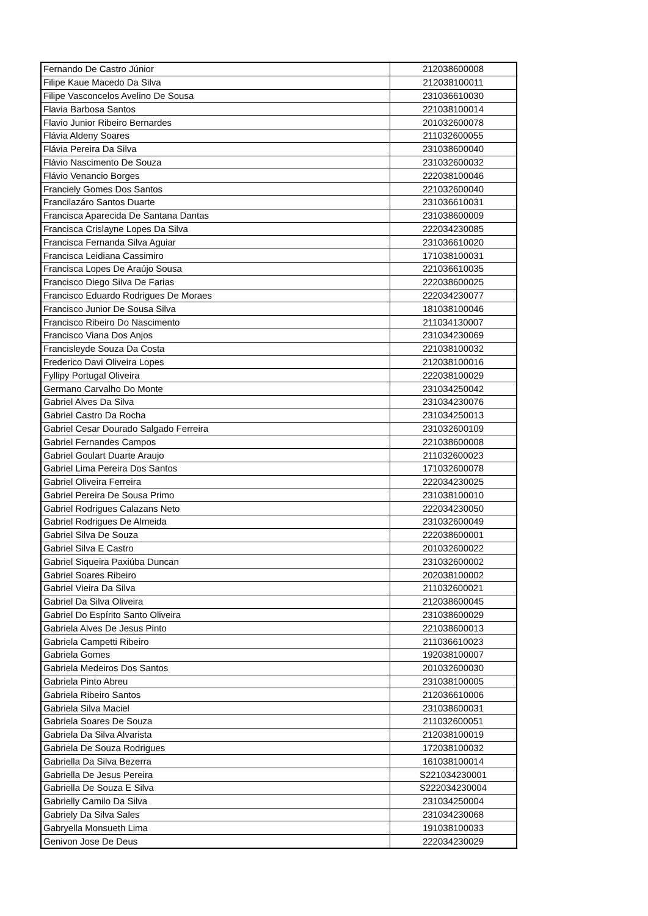| Fernando De Castro Júnior | 212038600008 |
| Filipe Kaue Macedo Da Silva | 212038100011 |
| Filipe Vasconcelos Avelino De Sousa | 231036610030 |
| Flavia Barbosa Santos | 221038100014 |
| Flavio Junior Ribeiro Bernardes | 201032600078 |
| Flávia Aldeny Soares | 211032600055 |
| Flávia Pereira Da Silva | 231038600040 |
| Flávio Nascimento De Souza | 231032600032 |
| Flávio Venancio Borges | 222038100046 |
| Franciely Gomes Dos Santos | 221032600040 |
| Francilazáro Santos Duarte | 231036610031 |
| Francisca Aparecida De Santana Dantas | 231038600009 |
| Francisca Crislayne Lopes Da Silva | 222034230085 |
| Francisca Fernanda Silva Aguiar | 231036610020 |
| Francisca Leidiana Cassimiro | 171038100031 |
| Francisca Lopes De Araújo Sousa | 221036610035 |
| Francisco Diego Silva De Farias | 222038600025 |
| Francisco Eduardo Rodrigues De Moraes | 222034230077 |
| Francisco Junior De Sousa Silva | 181038100046 |
| Francisco Ribeiro Do Nascimento | 211034130007 |
| Francisco Viana Dos Anjos | 231034230069 |
| Francisleyde Souza Da Costa | 221038100032 |
| Frederico Davi Oliveira Lopes | 212038100016 |
| Fyllipy Portugal Oliveira | 222038100029 |
| Germano Carvalho Do Monte | 231034250042 |
| Gabriel Alves Da Silva | 231034230076 |
| Gabriel Castro Da Rocha | 231034250013 |
| Gabriel Cesar Dourado Salgado Ferreira | 231032600109 |
| Gabriel Fernandes Campos | 221038600008 |
| Gabriel Goulart Duarte Araujo | 211032600023 |
| Gabriel Lima Pereira Dos Santos | 171032600078 |
| Gabriel Oliveira Ferreira | 222034230025 |
| Gabriel Pereira De Sousa Primo | 231038100010 |
| Gabriel Rodrigues Calazans Neto | 222034230050 |
| Gabriel Rodrigues De Almeida | 231032600049 |
| Gabriel Silva De Souza | 222038600001 |
| Gabriel Silva E Castro | 201032600022 |
| Gabriel Siqueira Paxiúba Duncan | 231032600002 |
| Gabriel Soares Ribeiro | 202038100002 |
| Gabriel Vieira Da Silva | 211032600021 |
| Gabriel Da Silva Oliveira | 212038600045 |
| Gabriel Do Espírito Santo Oliveira | 231038600029 |
| Gabriela Alves De Jesus Pinto | 221038600013 |
| Gabriela Campetti Ribeiro | 211036610023 |
| Gabriela Gomes | 192038100007 |
| Gabriela Medeiros Dos Santos | 201032600030 |
| Gabriela Pinto Abreu | 231038100005 |
| Gabriela Ribeiro Santos | 212036610006 |
| Gabriela Silva Maciel | 231038600031 |
| Gabriela Soares De Souza | 211032600051 |
| Gabriela Da Silva Alvarista | 212038100019 |
| Gabriela De Souza Rodrigues | 172038100032 |
| Gabriella Da Silva Bezerra | 161038100014 |
| Gabriella De Jesus Pereira | S221034230001 |
| Gabriella De Souza E Silva | S222034230004 |
| Gabrielly Camilo Da Silva | 231034250004 |
| Gabriely Da Silva Sales | 231034230068 |
| Gabryella Monsueth Lima | 191038100033 |
| Genivon Jose De Deus | 222034230029 |